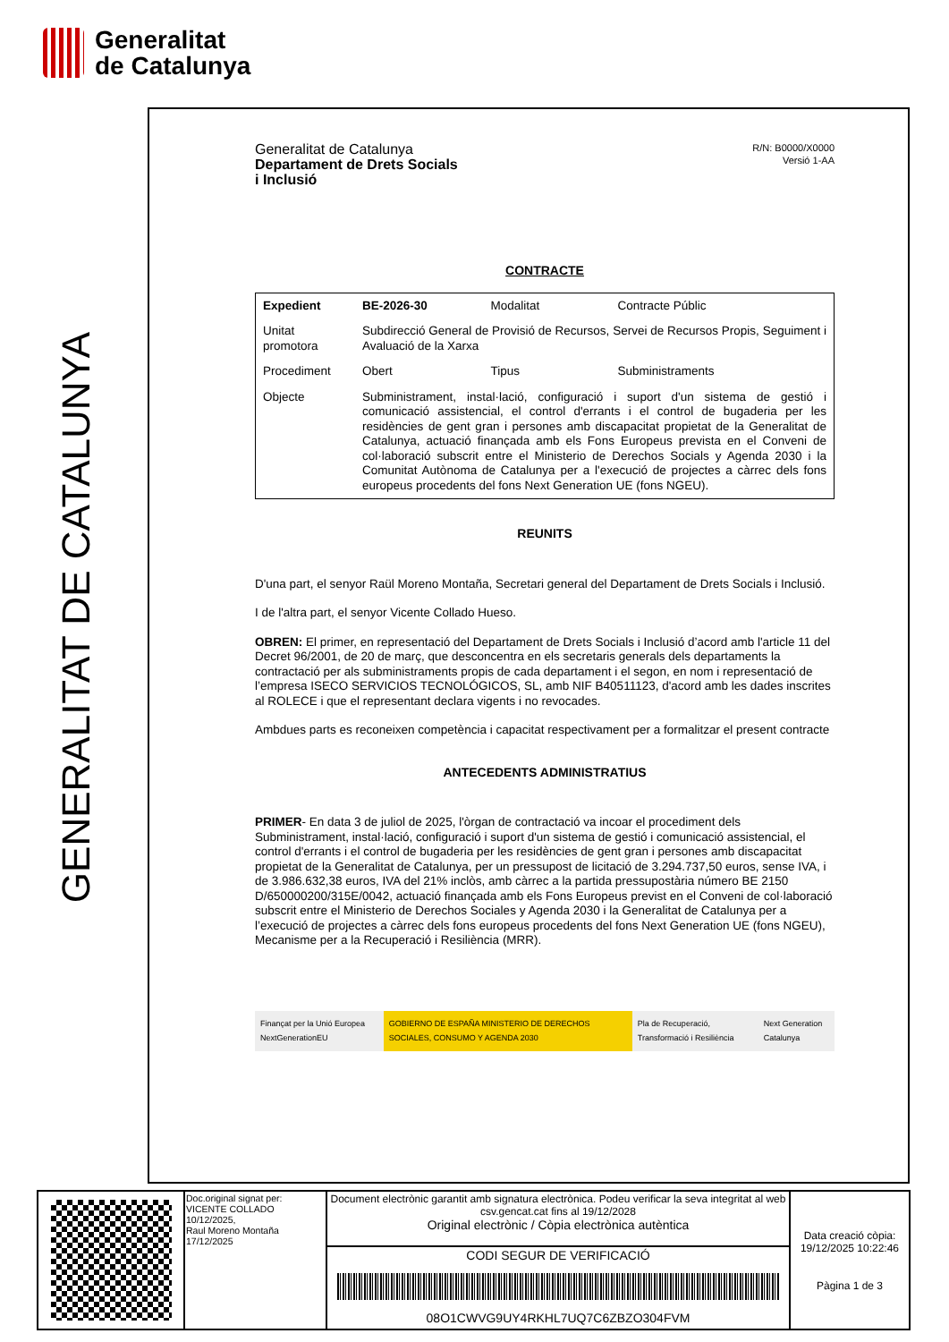Generalitat
de Catalunya
GENERALITAT DE CATALUNYA
Generalitat de Catalunya
Departament de Drets Socials
i Inclusió
R/N: B0000/X0000
Versió 1-AA
CONTRACTE
| Expedient | BE-2026-30 | Modalitat | Contracte Públic |
| Unitat promotora | Subdirecció General de Provisió de Recursos, Servei de Recursos Propis, Seguiment i Avaluació de la Xarxa | | |
| Procediment | Obert | Tipus | Subministraments |
| Objecte | Subministrament, instal·lació, configuració i suport d'un sistema de gestió i comunicació assistencial, el control d'errants i el control de bugaderia per les residències de gent gran i persones amb discapacitat propietat de la Generalitat de Catalunya, actuació finançada amb els Fons Europeus prevista en el Conveni de col·laboració subscrit entre el Ministerio de Derechos Socials y Agenda 2030 i la Comunitat Autònoma de Catalunya per a l'execució de projectes a càrrec dels fons europeus procedents del fons Next Generation UE (fons NGEU). | | |
REUNITS
D'una part, el senyor Raül Moreno Montaña, Secretari general del Departament de Drets Socials i Inclusió.
I de l'altra part, el senyor Vicente Collado Hueso.
OBREN: El primer, en representació del Departament de Drets Socials i Inclusió d’acord amb l'article 11 del Decret 96/2001, de 20 de març, que desconcentra en els secretaris generals dels departaments la contractació per als subministraments propis de cada departament i el segon, en nom i representació de l’empresa ISECO SERVICIOS TECNOLÓGICOS, SL, amb NIF B40511123, d'acord amb les dades inscrites al ROLECE i que el representant declara vigents i no revocades.
Ambdues parts es reconeixen competència i capacitat respectivament per a formalitzar el present contracte
ANTECEDENTS ADMINISTRATIUS
PRIMER- En data 3 de juliol de 2025, l'òrgan de contractació va incoar el procediment dels Subministrament, instal·lació, configuració i suport d'un sistema de gestió i comunicació assistencial, el control d'errants i el control de bugaderia per les residències de gent gran i persones amb discapacitat propietat de la Generalitat de Catalunya, per un pressupost de licitació de 3.294.737,50 euros, sense IVA, i de 3.986.632,38 euros, IVA del 21% inclòs, amb càrrec a la partida pressupostària número BE 2150 D/650000200/315E/0042, actuació finançada amb els Fons Europeus previst en el Conveni de col·laboració subscrit entre el Ministerio de Derechos Sociales y Agenda 2030 i la Generalitat de Catalunya per a l’execució de projectes a càrrec dels fons europeus procedents del fons Next Generation UE (fons NGEU), Mecanisme per a la Recuperació i Resiliència (MRR).
Finançat per la Unió Europea NextGenerationEU
GOBIERNO DE ESPAÑA MINISTERIO DE DERECHOS SOCIALES, CONSUMO Y AGENDA 2030
Pla de Recuperació, Transformació i Resiliència
Next Generation Catalunya
| | Doc.original signat per: VICENTE COLLADO 10/12/2025, Raul Moreno Montaña 17/12/2025 | Document electrònic garantit amb signatura electrònica. Podeu verificar la seva integritat al web csv.gencat.cat fins al 19/12/2028 Original electrònic / Còpia electrònica autèntica | Data creació còpia: 19/12/2025 10:22:46 Pàgina 1 de 3 |
| | | CODI SEGUR DE VERIFICACIÓ 08O1CWVG9UY4RKHL7UQ7C6ZBZO304FVM | |